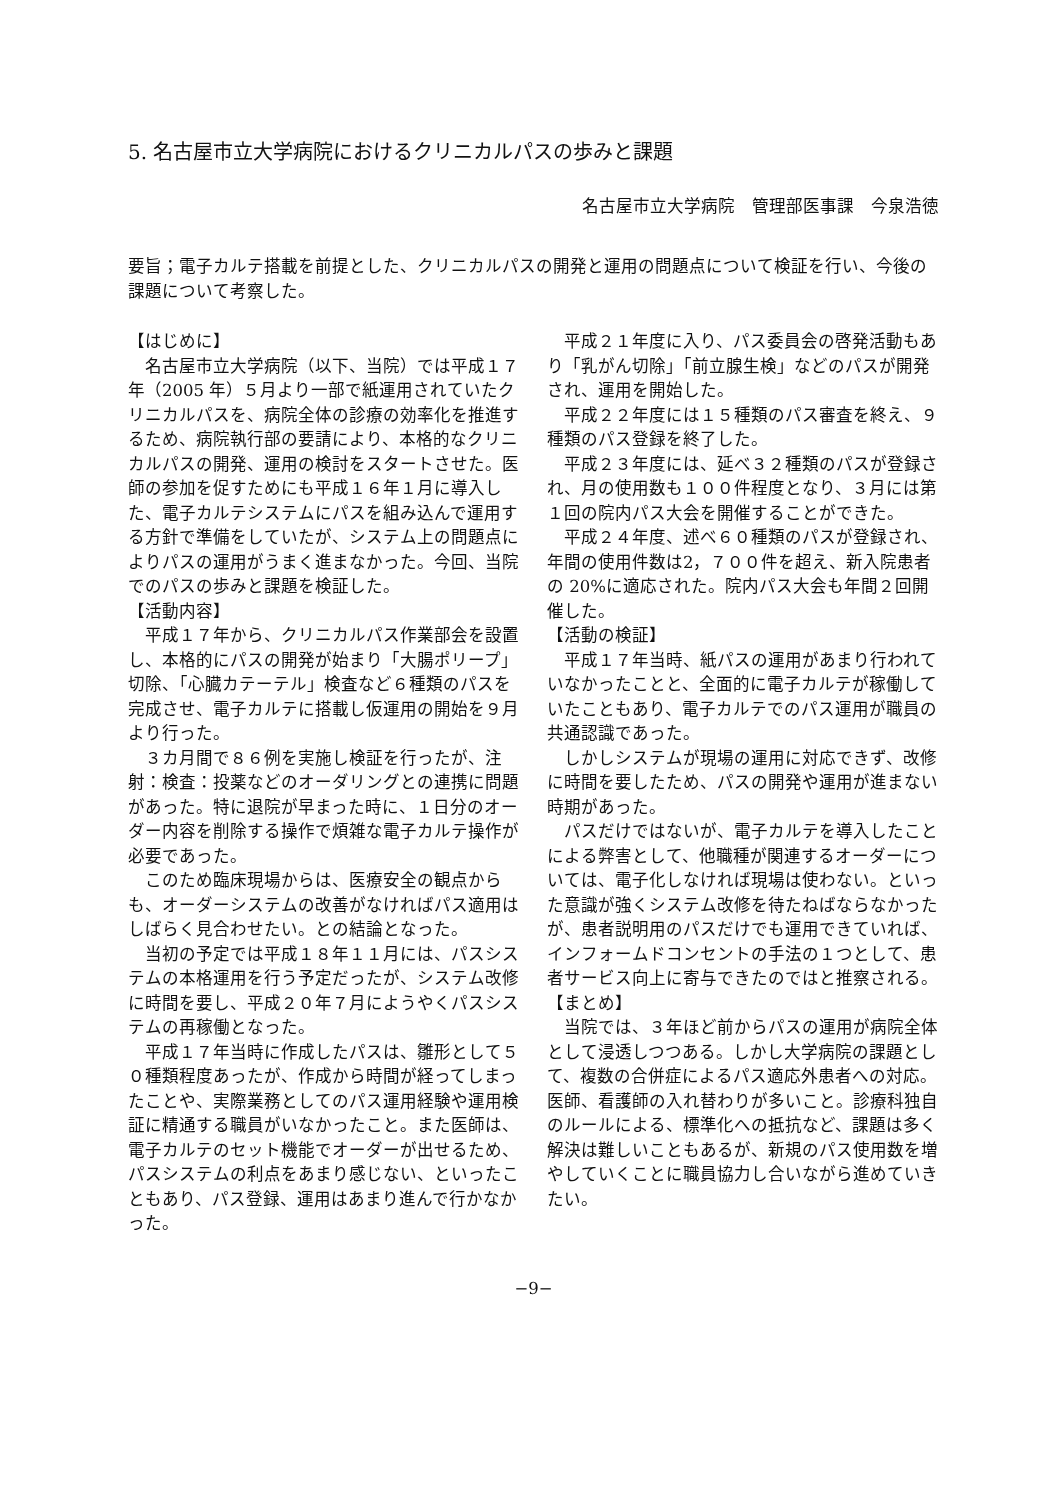5. 名古屋市立大学病院におけるクリニカルパスの歩みと課題
名古屋市立大学病院　管理部医事課　今泉浩徳
要旨；電子カルテ搭載を前提とした、クリニカルパスの開発と運用の問題点について検証を行い、今後の課題について考察した。
【はじめに】
名古屋市立大学病院（以下、当院）では平成１７年（2005 年）５月より一部で紙運用されていたクリニカルパスを、病院全体の診療の効率化を推進するため、病院執行部の要請により、本格的なクリニカルパスの開発、運用の検討をスタートさせた。医師の参加を促すためにも平成１６年１月に導入した、電子カルテシステムにパスを組み込んで運用する方針で準備をしていたが、システム上の問題点によりパスの運用がうまく進まなかった。今回、当院でのパスの歩みと課題を検証した。
【活動内容】
平成１７年から、クリニカルパス作業部会を設置し、本格的にパスの開発が始まり「大腸ポリープ」切除、「心臓カテーテル」検査など６種類のパスを完成させ、電子カルテに搭載し仮運用の開始を９月より行った。
３カ月間で８６例を実施し検証を行ったが、注射：検査：投薬などのオーダリングとの連携に問題があった。特に退院が早まった時に、１日分のオーダー内容を削除する操作で煩雑な電子カルテ操作が必要であった。
このため臨床現場からは、医療安全の観点からも、オーダーシステムの改善がなければパス適用はしばらく見合わせたい。との結論となった。
当初の予定では平成１８年１１月には、パスシステムの本格運用を行う予定だったが、システム改修に時間を要し、平成２０年７月にようやくパスシステムの再稼働となった。
平成１７年当時に作成したパスは、雛形として５０種類程度あったが、作成から時間が経ってしまったことや、実際業務としてのパス運用経験や運用検証に精通する職員がいなかったこと。また医師は、電子カルテのセット機能でオーダーが出せるため、パスシステムの利点をあまり感じない、といったこともあり、パス登録、運用はあまり進んで行かなかった。
平成２１年度に入り、パス委員会の啓発活動もあり「乳がん切除」「前立腺生検」などのパスが開発され、運用を開始した。
平成２２年度には１５種類のパス審査を終え、９種類のパス登録を終了した。
平成２３年度には、延べ３２種類のパスが登録され、月の使用数も１００件程度となり、３月には第１回の院内パス大会を開催することができた。
平成２４年度、述べ６０種類のパスが登録され、年間の使用件数は2，７００件を超え、新入院患者の 20%に適応された。院内パス大会も年間２回開催した。
【活動の検証】
平成１７年当時、紙パスの運用があまり行われていなかったことと、全面的に電子カルテが稼働していたこともあり、電子カルテでのパス運用が職員の共通認識であった。
しかしシステムが現場の運用に対応できず、改修に時間を要したため、パスの開発や運用が進まない時期があった。
パスだけではないが、電子カルテを導入したことによる弊害として、他職種が関連するオーダーについては、電子化しなければ現場は使わない。といった意識が強くシステム改修を待たねばならなかったが、患者説明用のパスだけでも運用できていれば、インフォームドコンセントの手法の１つとして、患者サービス向上に寄与できたのではと推察される。
【まとめ】
当院では、３年ほど前からパスの運用が病院全体として浸透しつつある。しかし大学病院の課題として、複数の合併症によるパス適応外患者への対応。医師、看護師の入れ替わりが多いこと。診療科独自のルールによる、標準化への抵抗など、課題は多く解決は難しいこともあるが、新規のパス使用数を増やしていくことに職員協力し合いながら進めていきたい。
−9−